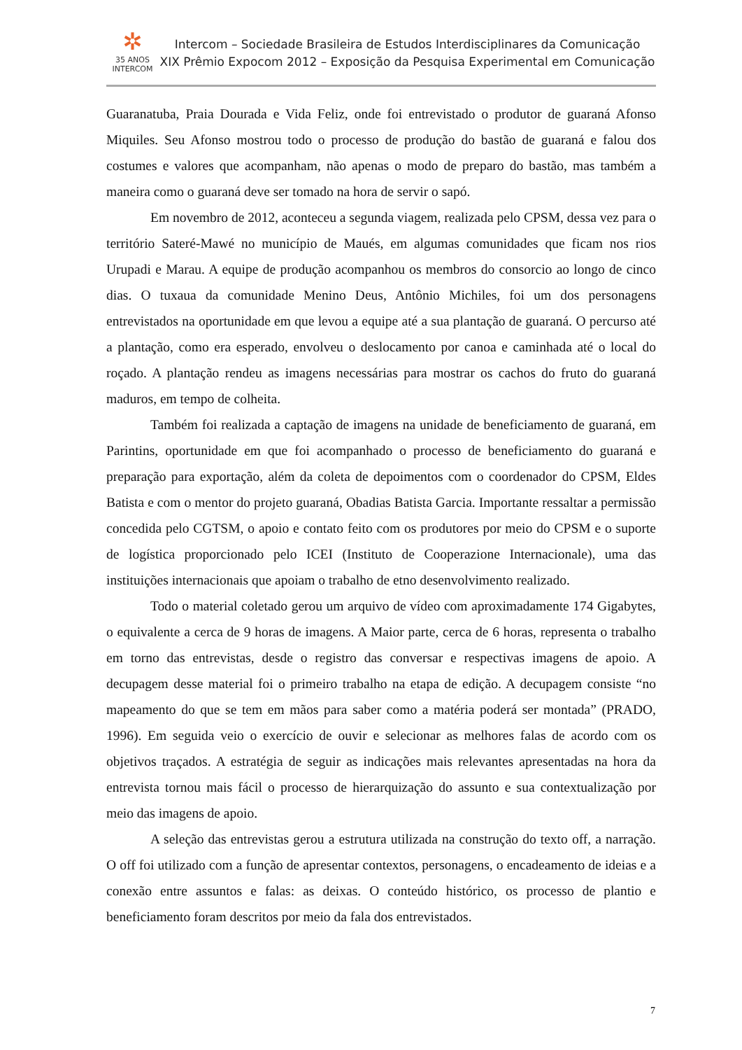✲
35 ANOS
INTERCOM
Intercom – Sociedade Brasileira de Estudos Interdisciplinares da Comunicação
XIX Prêmio Expocom 2012 – Exposição da Pesquisa Experimental em Comunicação
Guaranatuba, Praia Dourada e Vida Feliz, onde foi entrevistado o produtor de guaraná Afonso Miquiles. Seu Afonso mostrou todo o processo de produção do bastão de guaraná e falou dos costumes e valores que acompanham, não apenas o modo de preparo do bastão, mas também a maneira como o guaraná deve ser tomado na hora de servir o sapó.
Em novembro de 2012, aconteceu a segunda viagem, realizada pelo CPSM, dessa vez para o território Sateré-Mawé no município de Maués, em algumas comunidades que ficam nos rios Urupadi e Marau. A equipe de produção acompanhou os membros do consorcio ao longo de cinco dias. O tuxaua da comunidade Menino Deus, Antônio Michiles, foi um dos personagens entrevistados na oportunidade em que levou a equipe até a sua plantação de guaraná. O percurso até a plantação, como era esperado, envolveu o deslocamento por canoa e caminhada até o local do roçado. A plantação rendeu as imagens necessárias para mostrar os cachos do fruto do guaraná maduros, em tempo de colheita.
Também foi realizada a captação de imagens na unidade de beneficiamento de guaraná, em Parintins, oportunidade em que foi acompanhado o processo de beneficiamento do guaraná e preparação para exportação, além da coleta de depoimentos com o coordenador do CPSM, Eldes Batista e com o mentor do projeto guaraná, Obadias Batista Garcia. Importante ressaltar a permissão concedida pelo CGTSM, o apoio e contato feito com os produtores por meio do CPSM e o suporte de logística proporcionado pelo ICEI (Instituto de Cooperazione Internacionale), uma das instituições internacionais que apoiam o trabalho de etno desenvolvimento realizado.
Todo o material coletado gerou um arquivo de vídeo com aproximadamente 174 Gigabytes, o equivalente a cerca de 9 horas de imagens. A Maior parte, cerca de 6 horas, representa o trabalho em torno das entrevistas, desde o registro das conversar e respectivas imagens de apoio. A decupagem desse material foi o primeiro trabalho na etapa de edição. A decupagem consiste “no mapeamento do que se tem em mãos para saber como a matéria poderá ser montada” (PRADO, 1996). Em seguida veio o exercício de ouvir e selecionar as melhores falas de acordo com os objetivos traçados. A estratégia de seguir as indicações mais relevantes apresentadas na hora da entrevista tornou mais fácil o processo de hierarquização do assunto e sua contextualização por meio das imagens de apoio.
A seleção das entrevistas gerou a estrutura utilizada na construção do texto off, a narração. O off foi utilizado com a função de apresentar contextos, personagens, o encadeamento de ideias e a conexão entre assuntos e falas: as deixas. O conteúdo histórico, os processo de plantio e beneficiamento foram descritos por meio da fala dos entrevistados.
7